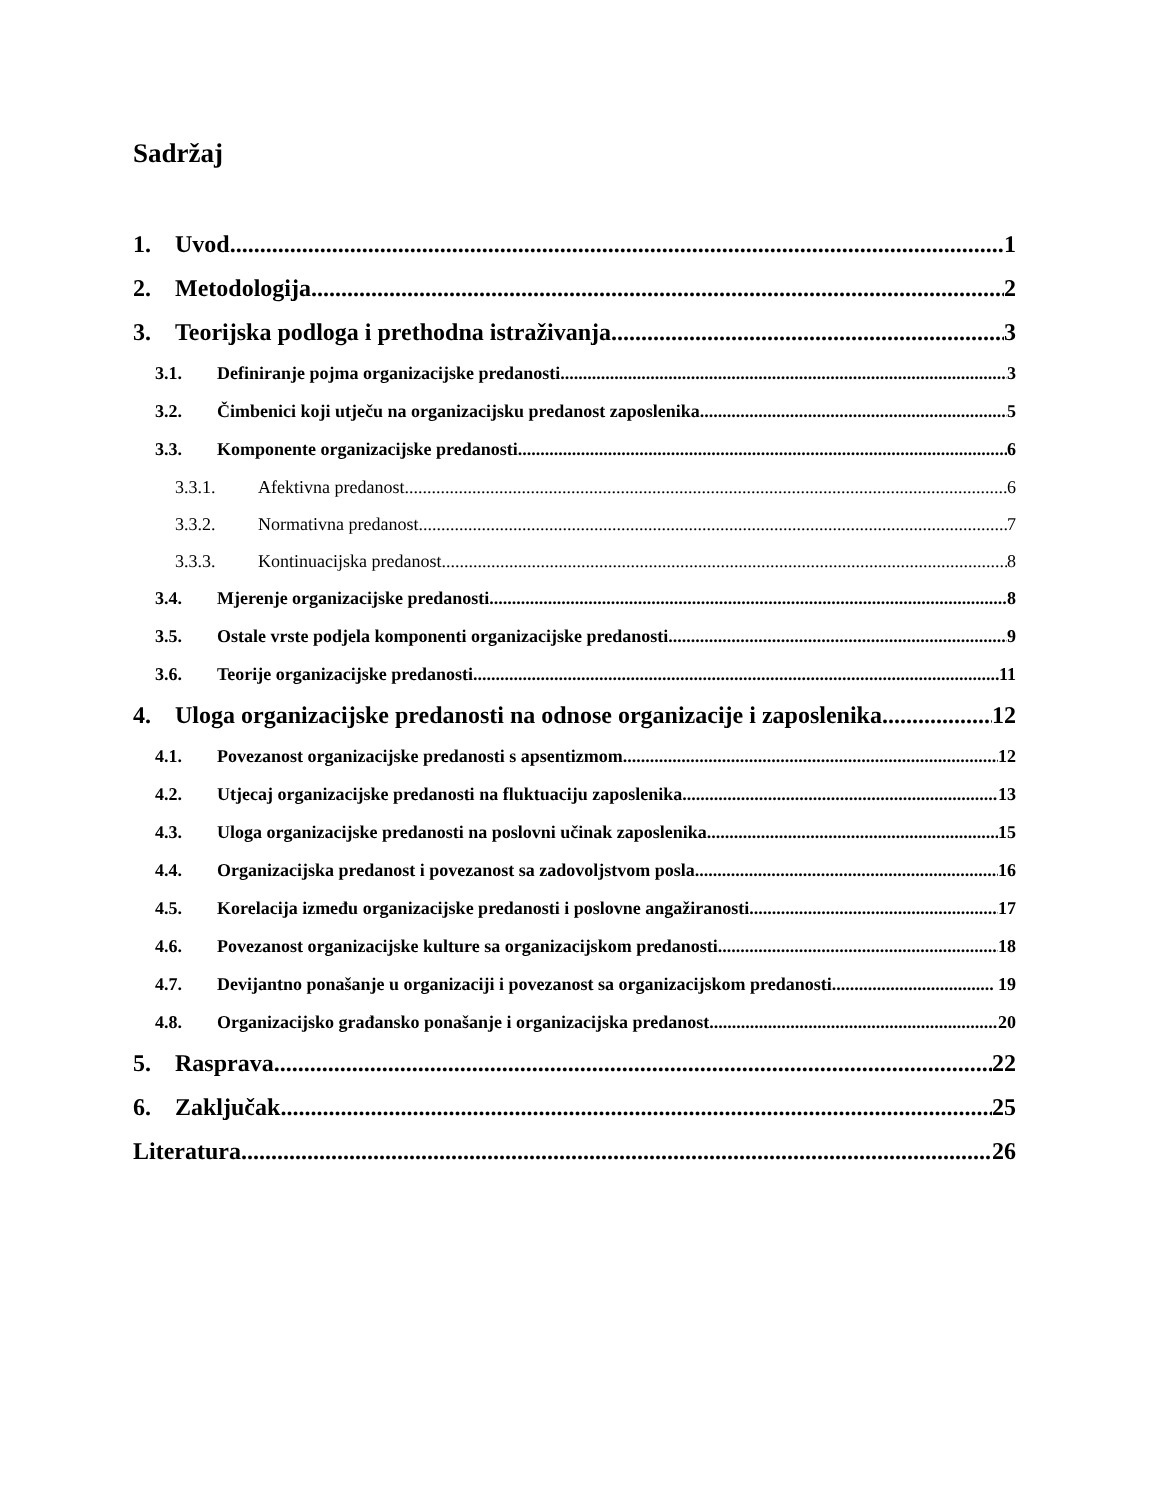Sadržaj
1. Uvod 1
2. Metodologija 2
3. Teorijska podloga i prethodna istraživanja 3
3.1. Definiranje pojma organizacijske predanosti 3
3.2. Čimbenici koji utječu na organizacijsku predanost zaposlenika 5
3.3. Komponente organizacijske predanosti 6
3.3.1. Afektivna predanost 6
3.3.2. Normativna predanost 7
3.3.3. Kontinuacijska predanost 8
3.4. Mjerenje organizacijske predanosti 8
3.5. Ostale vrste podjela komponenti organizacijske predanosti 9
3.6. Teorije organizacijske predanosti 11
4. Uloga organizacijske predanosti na odnose organizacije i zaposlenika 12
4.1. Povezanost organizacijske predanosti s apsentizmom 12
4.2. Utjecaj organizacijske predanosti na fluktuaciju zaposlenika 13
4.3. Uloga organizacijske predanosti na poslovni učinak zaposlenika 15
4.4. Organizacijska predanost i povezanost sa zadovoljstvom posla 16
4.5. Korelacija između organizacijske predanosti i poslovne angažiranosti 17
4.6. Povezanost organizacijske kulture sa organizacijskom predanosti 18
4.7. Devijantno ponašanje u organizaciji i povezanost sa organizacijskom predanosti 19
4.8. Organizacijsko građansko ponašanje i organizacijska predanost 20
5. Rasprava 22
6. Zaključak 25
Literatura 26